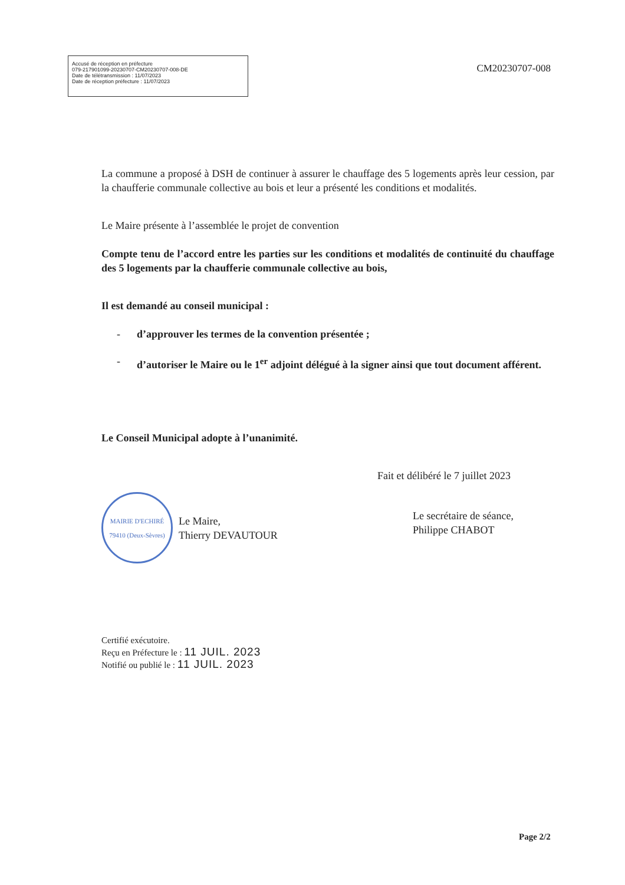Accusé de réception en préfecture
079-217901099-20230707-CM20230707-008-DE
Date de télétransmission : 11/07/2023
Date de réception préfecture : 11/07/2023
CM20230707-008
La commune a proposé à DSH de continuer à assurer le chauffage des 5 logements après leur cession, par la chaufferie communale collective au bois et leur a présenté les conditions et modalités.
Le Maire présente à l’assemblée le projet de convention
Compte tenu de l’accord entre les parties sur les conditions et modalités de continuité du chauffage des 5 logements par la chaufferie communale collective au bois,
Il est demandé au conseil municipal :
- d’approuver les termes de la convention présentée ;
- d’autoriser le Maire ou le 1<sup>er</sup> adjoint délégué à la signer ainsi que tout document afférent.
Le Conseil Municipal adopte à l’unanimité.
MAIRIE D'ECHIRÉ
79410 (Deux-Sèvres)
Le Maire,
Thierry DEVAUTOUR
Fait et délibéré le 7 juillet 2023
Le secrétaire de séance,
Philippe CHABOT
Certifié exécutoire.
Reçu en Préfecture le : 11 JUIL. 2023
Notifié ou publié le : 11 JUIL. 2023
Page 2/2